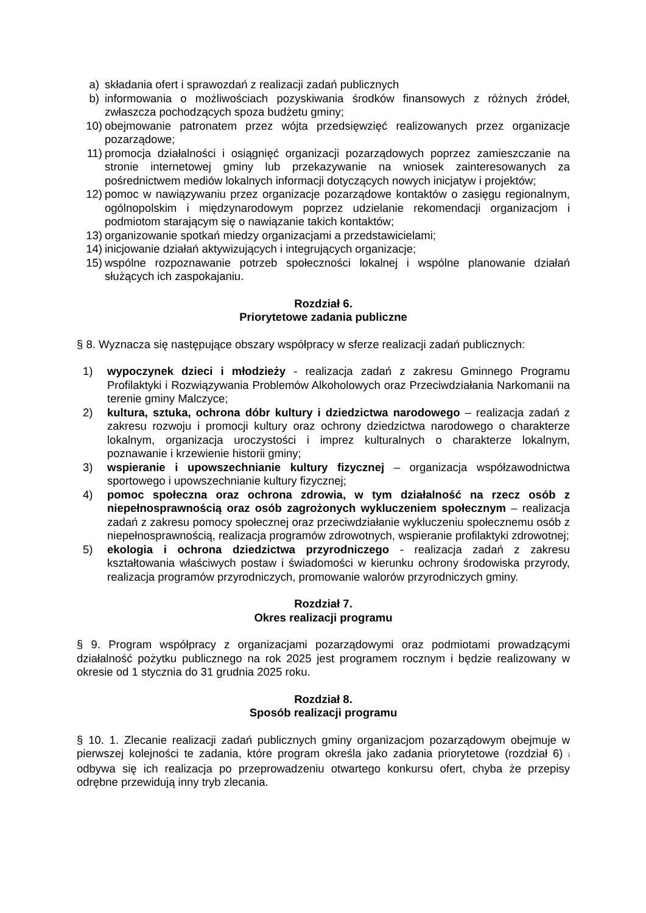a) składania ofert i sprawozdań z realizacji zadań publicznych
b) informowania o możliwościach pozyskiwania środków finansowych z różnych źródeł, zwłaszcza pochodzących spoza budżetu gminy;
10) obejmowanie patronatem przez wójta przedsięwzięć realizowanych przez organizacje pozarządowe;
11) promocja działalności i osiągnięć organizacji pozarządowych poprzez zamieszczanie na stronie internetowej gminy lub przekazywanie na wniosek zainteresowanych za pośrednictwem mediów lokalnych informacji dotyczących nowych inicjatyw i projektów;
12) pomoc w nawiązywaniu przez organizacje pozarządowe kontaktów o zasięgu regionalnym, ogólnopolskim i międzynarodowym poprzez udzielanie rekomendacji organizacjom i podmiotom starającym się o nawiązanie takich kontaktów;
13) organizowanie spotkań miedzy organizacjami a przedstawicielami;
14) inicjowanie działań aktywizujących i integrujących organizacje;
15) wspólne rozpoznawanie potrzeb społeczności lokalnej i wspólne planowanie działań służących ich zaspokajaniu.
Rozdział 6.
Priorytetowe zadania publiczne
§ 8. Wyznacza się następujące obszary współpracy w sferze realizacji zadań publicznych:
1) wypoczynek dzieci i młodzieży - realizacja zadań z zakresu Gminnego Programu Profilaktyki i Rozwiązywania Problemów Alkoholowych oraz Przeciwdziałania Narkomanii na terenie gminy Malczyce;
2) kultura, sztuka, ochrona dóbr kultury i dziedzictwa narodowego – realizacja zadań z zakresu rozwoju i promocji kultury oraz ochrony dziedzictwa narodowego o charakterze lokalnym, organizacja uroczystości i imprez kulturalnych o charakterze lokalnym, poznawanie i krzewienie historii gminy;
3) wspieranie i upowszechnianie kultury fizycznej – organizacja współzawodnictwa sportowego i upowszechnianie kultury fizycznej;
4) pomoc społeczna oraz ochrona zdrowia, w tym działalność na rzecz osób z niepełnosprawnością oraz osób zagrożonych wykluczeniem społecznym – realizacja zadań z zakresu pomocy społecznej oraz przeciwdziałanie wykluczeniu społecznemu osób z niepełnosprawnością, realizacja programów zdrowotnych, wspieranie profilaktyki zdrowotnej;
5) ekologia i ochrona dziedzictwa przyrodniczego - realizacja zadań z zakresu kształtowania właściwych postaw i świadomości w kierunku ochrony środowiska przyrody, realizacja programów przyrodniczych, promowanie walorów przyrodniczych gminy.
Rozdział 7.
Okres realizacji programu
§ 9. Program współpracy z organizacjami pozarządowymi oraz podmiotami prowadzącymi działalność pożytku publicznego na rok 2025 jest programem rocznym i będzie realizowany w okresie od 1 stycznia do 31 grudnia 2025 roku.
Rozdział 8.
Sposób realizacji programu
§ 10. 1. Zlecanie realizacji zadań publicznych gminy organizacjom pozarządowym obejmuje w pierwszej kolejności te zadania, które program określa jako zadania priorytetowe (rozdział 6) i odbywa się ich realizacja po przeprowadzeniu otwartego konkursu ofert, chyba że przepisy odrębne przewidują inny tryb zlecania.